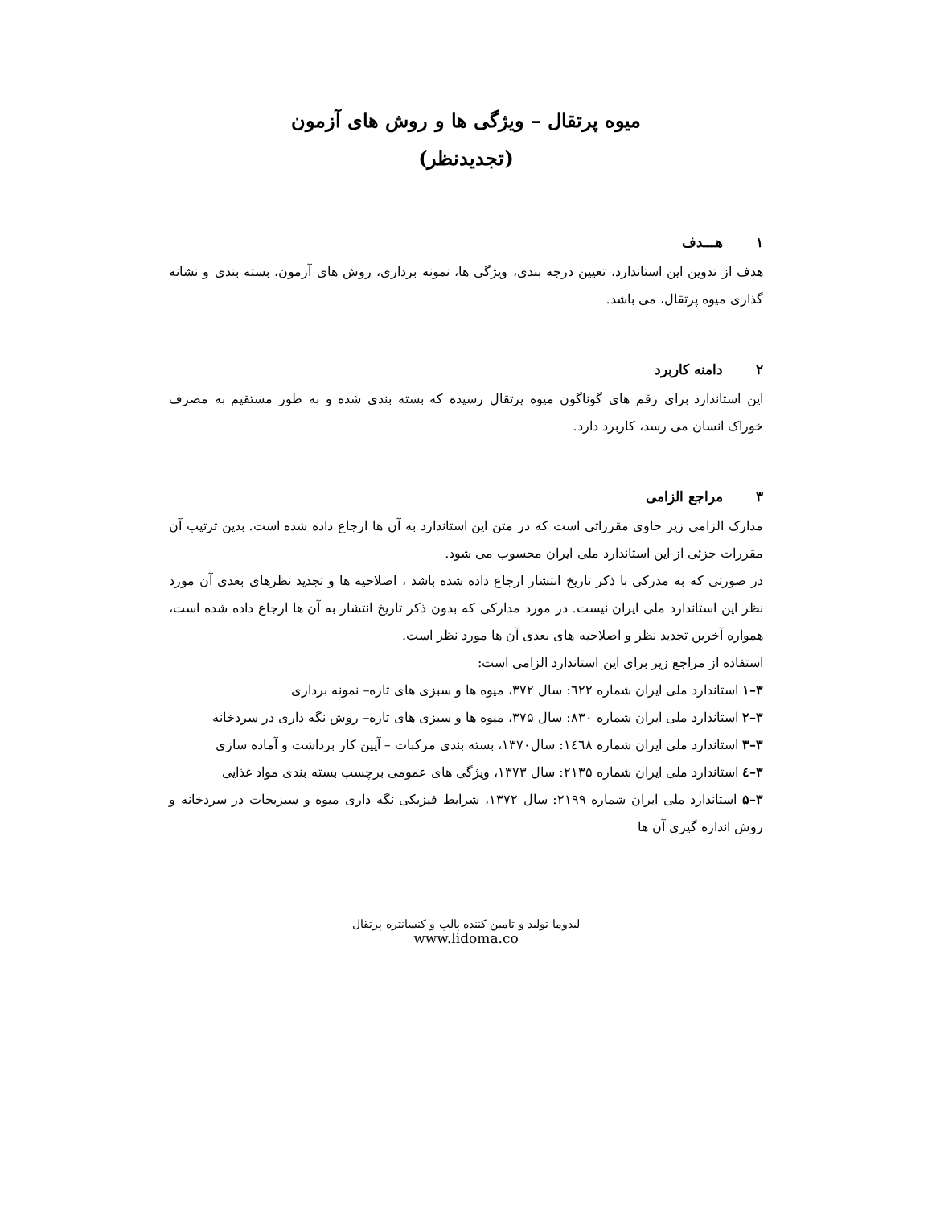میوه پرتقال – ویژگی ها و روش های آزمون
(تجدیدنظر)
۱ هـــدف
هدف از تدوین این استاندارد، تعیین درجه بندی، ویژگی ها، نمونه برداری، روش های آزمون، بسته بندی و نشانه گذاری میوه پرتقال، می باشد.
۲ دامنه کاربرد
این استاندارد برای رقم های گوناگون میوه پرتقال رسیده که بسته بندی شده و به طور مستقیم به مصرف خوراک انسان می رسد، کاربرد دارد.
۳ مراجع الزامی
مدارک الزامی زیر حاوی مقرراتی است که در متن این استاندارد به آن ها ارجاع داده شده است. بدین ترتیب آن مقررات جزئی از این استاندارد ملی ایران محسوب می شود.
در صورتی که به مدرکی با ذکر تاریخ انتشار ارجاع داده شده باشد ، اصلاحیه ها و تجدید نظرهای بعدی آن مورد نظر این استاندارد ملی ایران نیست. در مورد مدارکی که بدون ذکر تاریخ انتشار به آن ها ارجاع داده شده است، همواره آخرین تجدید نظر و اصلاحیه های بعدی آن ها مورد نظر است.
استفاده از مراجع زیر برای این استاندارد الزامی است:
۳–۱ استاندارد ملی ایران شماره ٦٢٢: سال ۳۷۲، میوه ها و سبزی های تازه– نمونه برداری
۳–۲ استاندارد ملی ایران شماره ۸۳۰: سال ۳۷۵، میوه ها و سبزی های تازه– روش نگه داری در سردخانه
۳–۳ استاندارد ملی ایران شماره ١٤٦٨: سال۱۳۷۰، بسته بندی مرکبات – آیین کار برداشت و آماده سازی
۳–٤ استاندارد ملی ایران شماره ۲۱۳۵: سال ۱۳۷۳، ویژگی های عمومی برچسب بسته بندی مواد غذایی
۳–۵ استاندارد ملی ایران شماره ۲۱۹۹: سال ۱۳۷۲، شرایط فیزیکی نگه داری میوه و سبزیجات در سردخانه و روش اندازه گیری آن ها
لیدوما تولید و تامین کننده پالپ و کنسانتره پرتقال
www.lidoma.co